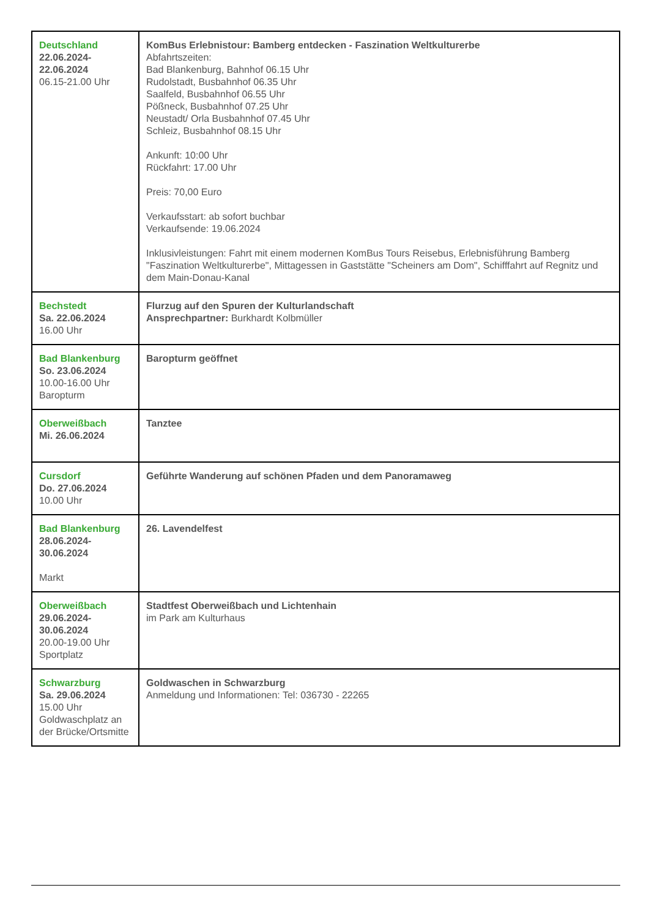| Deutschland 22.06.2024- 22.06.2024 06.15-21.00 Uhr | KomBus Erlebnistour: Bamberg entdecken - Faszination Weltkulturerbe Abfahrtszeiten: Bad Blankenburg, Bahnhof 06.15 Uhr Rudolstadt, Busbahnhof 06.35 Uhr Saalfeld, Busbahnhof 06.55 Uhr Pößneck, Busbahnhof 07.25 Uhr Neustadt/ Orla Busbahnhof 07.45 Uhr Schleiz, Busbahnhof 08.15 Uhr Ankunft: 10:00 Uhr Rückfahrt: 17.00 Uhr Preis: 70,00 Euro Verkaufsstart: ab sofort buchbar Verkaufsende: 19.06.2024 Inklusivleistungen: Fahrt mit einem modernen KomBus Tours Reisebus, Erlebnisführung Bamberg "Faszination Weltkulturerbe", Mittagessen in Gaststätte "Scheiners am Dom", Schifffahrt auf Regnitz und dem Main-Donau-Kanal |
| Bechstedt Sa. 22.06.2024 16.00 Uhr | Flurzug auf den Spuren der Kulturlandschaft Ansprechpartner: Burkhardt Kolbmüller |
| Bad Blankenburg So. 23.06.2024 10.00-16.00 Uhr Baropturm | Baropturm geöffnet |
| Oberweißbach Mi. 26.06.2024 | Tanztee |
| Cursdorf Do. 27.06.2024 10.00 Uhr | Geführte Wanderung auf schönen Pfaden und dem Panoramaweg |
| Bad Blankenburg 28.06.2024- 30.06.2024 Markt | 26. Lavendelfest |
| Oberweißbach 29.06.2024- 30.06.2024 20.00-19.00 Uhr Sportplatz | Stadtfest Oberweißbach und Lichtenhain im Park am Kulturhaus |
| Schwarzburg Sa. 29.06.2024 15.00 Uhr Goldwaschplatz an der Brücke/Ortsmitte | Goldwaschen in Schwarzburg Anmeldung und Informationen: Tel: 036730 - 22265 |